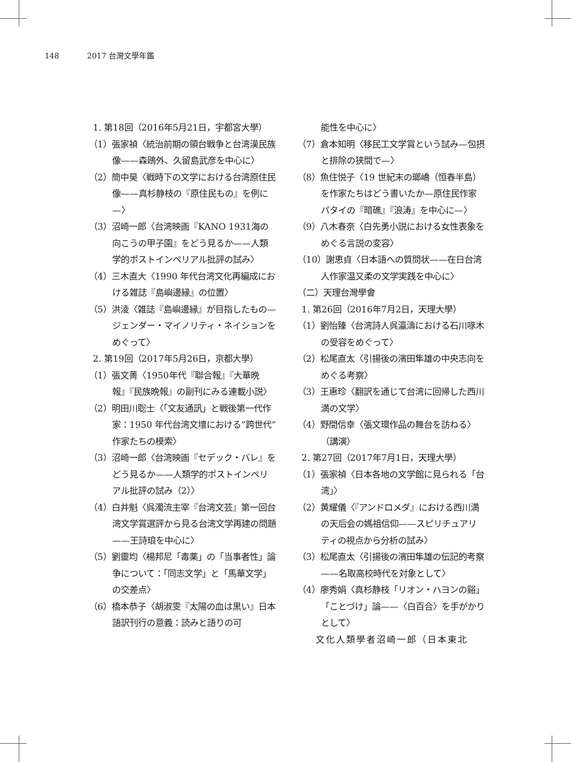148 2017 台灣文學年鑑
1. 第18回（2016年5月21日，宇都宮大學）
（1）張家禎〈統治前期の領台戦争と台湾漢民族像——森鴎外、久留島武彦を中心に〉
（2）簡中昊〈戦時下の文学における台湾原住民像——真杉静枝の『原住民もの』を例に—〉
（3）沼崎一郎〈台湾映画『KANO 1931海の向こうの甲子園』をどう見るか——人類学的ポストインペリアル批評の試み〉
（4）三木直大〈1990 年代台湾文化再編成における雑誌『島嶼邊縁』の位置〉
（5）洪淩〈雑誌『島嶼邊縁』が目指したもの—ジェンダー・マイノリティ・ネイションをめぐって〉
2. 第19回（2017年5月26日，京都大學）
（1）張文菁〈1950年代『聯合報』『大華晩報』『民族晩報』の副刊にみる連載小説〉
（2）明田川聡士〈「文友通訊」と戦後第一代作家：1950 年代台湾文壇における“跨世代”作家たちの模索〉
（3）沼崎一郎〈台湾映画『セデック・バレ』をどう見るか——人類学的ポストインペリアル批評の試み（2）〉
（4）白井魁〈呉濁流主宰『台湾文芸』第一回台湾文学賞選評から見る台湾文学再建の問題——王詩琅を中心に〉
（5）劉靈均〈楊邦尼「毒薬」の「当事者性」論争について：「同志文学」と「馬華文学」の交差点〉
（6）橋本恭子〈胡淑雯『太陽の血は黒い』日本語訳刊行の意義：読みと語りの可
能性を中心に〉
（7）倉本知明〈移民工文学賞という試み—包摂と排除の狭間で—〉
（8）魚住悦子〈19 世紀末の瑯嶠（恒春半島）を作家たちはどう書いたか—原住民作家パタイの『暗礁』『浪涛』を中心に—〉
（9）八木春奈〈白先勇小説における女性表象をめぐる言説の変容〉
（10）謝恵貞〈日本語への質問状——在日台湾人作家温又柔の文学実践を中心に〉
（二）天理台灣學會
1. 第26回（2016年7月2日，天理大學）
（1）劉怡臻〈台湾詩人呉瀛濤における石川啄木の受容をめぐって〉
（2）松尾直太〈引揚後の濱田隼雄の中央志向をめぐる考察〉
（3）王惠珍〈翻訳を通じて台湾に回帰した西川満の文学〉
（4）野間信幸〈張文環作品の舞台を訪ねる〉（講演）
2. 第27回（2017年7月1日，天理大學）
（1）張家禎〈日本各地の文学館に見られる「台湾」〉
（2）黄耀儀〈『アンドロメダ』における西川満の天后会の媽祖信仰——スピリチュアリティの視点から分析の試み〉
（3）松尾直太〈引揚後の濱田隼雄の伝記的考察——名取高校時代を対象として〉
（4）廖秀娟〈真杉静枝「リオン・ハヨンの谿」「ことづけ」論——〈白百合〉を手がかりとして〉
文化人類學者沼崎一郎（日本東北